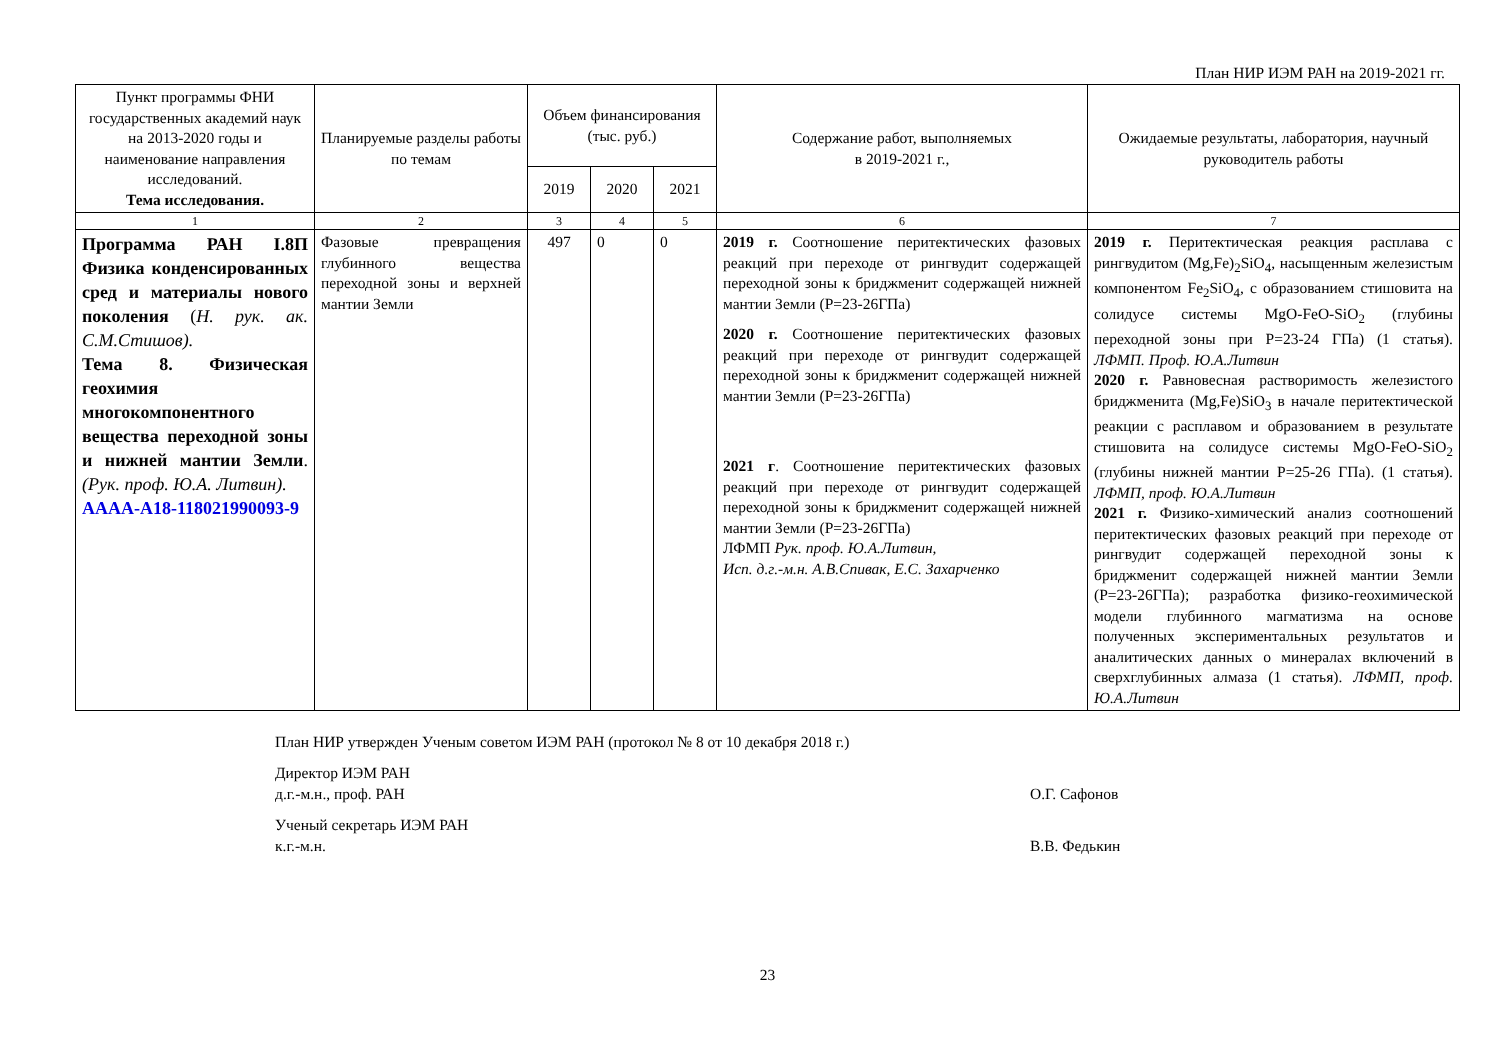План НИР ИЭМ РАН на 2019-2021 гг.
| Пункт программы ФНИ государственных академий наук на 2013-2020 годы и наименование направления исследований. Тема исследования. | Планируемые разделы работы по темам | Объем финансирования (тыс. руб.) | | | Содержание работ, выполняемых в 2019-2021 г., | Ожидаемые результаты, лаборатория, научный руководитель работы |
| --- | --- | --- | --- | --- | --- | --- |
| | | 2019 | 2020 | 2021 | | |
| 1 | 2 | 3 | 4 | 5 | 6 | 7 |
| Программа РАН I.8П Физика конденсированных сред и материалы нового поколения ( Н. рук. ак. С.М.Стишов). Тема 8. Физическая геохимия многокомпонентного вещества переходной зоны и нижней мантии Земли . (Рук. проф. Ю.А. Литвин). АААА-А18-118021990093-9 | Фазовые превращения глубинного вещества переходной зоны и верхней мантии Земли | 497 | 0 | 0 | 2019 г. Соотношение перитектических фазовых реакций при переходе от рингвудит содержащей переходной зоны к бриджменит содержащей нижней мантии Земли (P=23-26ГПа) 2020 г. Соотношение перитектических фазовых реакций при переходе от рингвудит содержащей переходной зоны к бриджменит содержащей нижней мантии Земли (P=23-26ГПа) 2021 г . Соотношение перитектических фазовых реакций при переходе от рингвудит содержащей переходной зоны к бриджменит содержащей нижней мантии Земли (P=23-26ГПа) ЛФМП Рук. проф. Ю.А.Литвин, Исп. д.г.-м.н. А.В.Спивак, Е.С. Захарченко | 2019 г. Перитектическая реакция расплава с рингвудитом (Mg,Fe)<sub>2</sub>SiO<sub>4</sub>, насыщенным железистым компонентом Fe<sub>2</sub>SiO<sub>4</sub>, с образованием стишовита на солидусе системы MgO-FeO-SiO<sub>2</sub> (глубины переходной зоны при P=23-24 ГПа) (1 статья). ЛФМП. Проф. Ю.А.Литвин 2020 г. Равновесная растворимость железистого бриджменита (Mg,Fe)SiO<sub>3</sub> в начале перитектической реакции с расплавом и образованием в результате стишовита на солидусе системы MgO-FeO-SiO<sub>2</sub> (глубины нижней мантии P=25-26 ГПа). (1 статья). ЛФМП, проф. Ю.А.Литвин 2021 г. Физико-химический анализ соотношений перитектических фазовых реакций при переходе от рингвудит содержащей переходной зоны к бриджменит содержащей нижней мантии Земли (P=23-26ГПа); разработка физико-геохимической модели глубинного магматизма на основе полученных экспериментальных результатов и аналитических данных о минералах включений в сверхглубинных алмаза (1 статья). ЛФМП, проф. Ю.А.Литвин |
План НИР утвержден Ученым советом ИЭМ РАН (протокол № 8 от 10 декабря 2018 г.)
Директор ИЭМ РАН
д.г.-м.н., проф. РАН О.Г. Сафонов
Ученый секретарь ИЭМ РАН
к.г.-м.н. В.В. Федькин
23